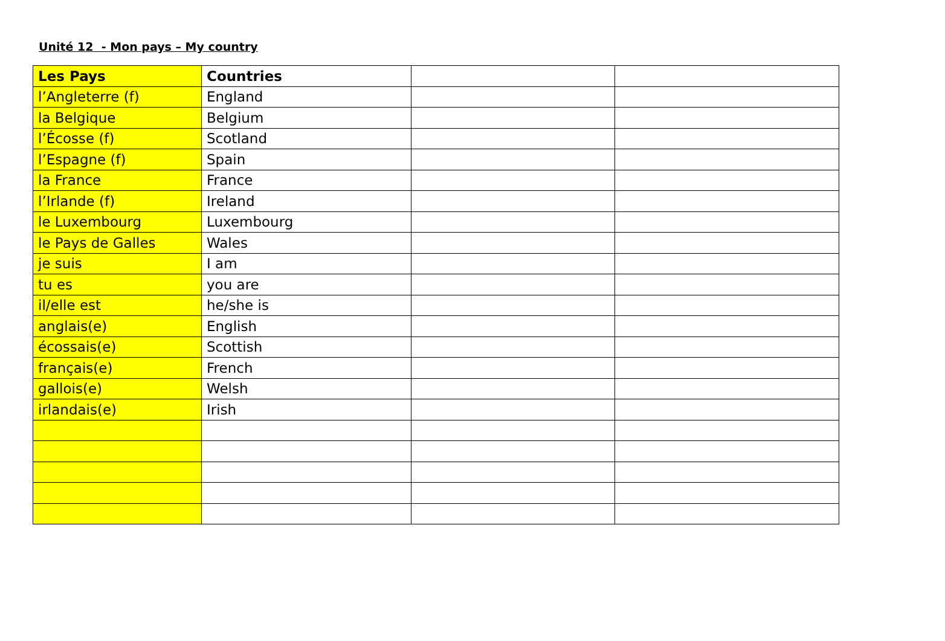Unité 12 - Mon pays – My country
| Les Pays | Countries | | |
| l’Angleterre (f) | England | | |
| la Belgique | Belgium | | |
| l’Écosse (f) | Scotland | | |
| l’Espagne (f) | Spain | | |
| la France | France | | |
| l’Irlande (f) | Ireland | | |
| le Luxembourg | Luxembourg | | |
| le Pays de Galles | Wales | | |
| je suis | I am | | |
| tu es | you are | | |
| il/elle est | he/she is | | |
| anglais(e) | English | | |
| écossais(e) | Scottish | | |
| français(e) | French | | |
| gallois(e) | Welsh | | |
| irlandais(e) | Irish | | |